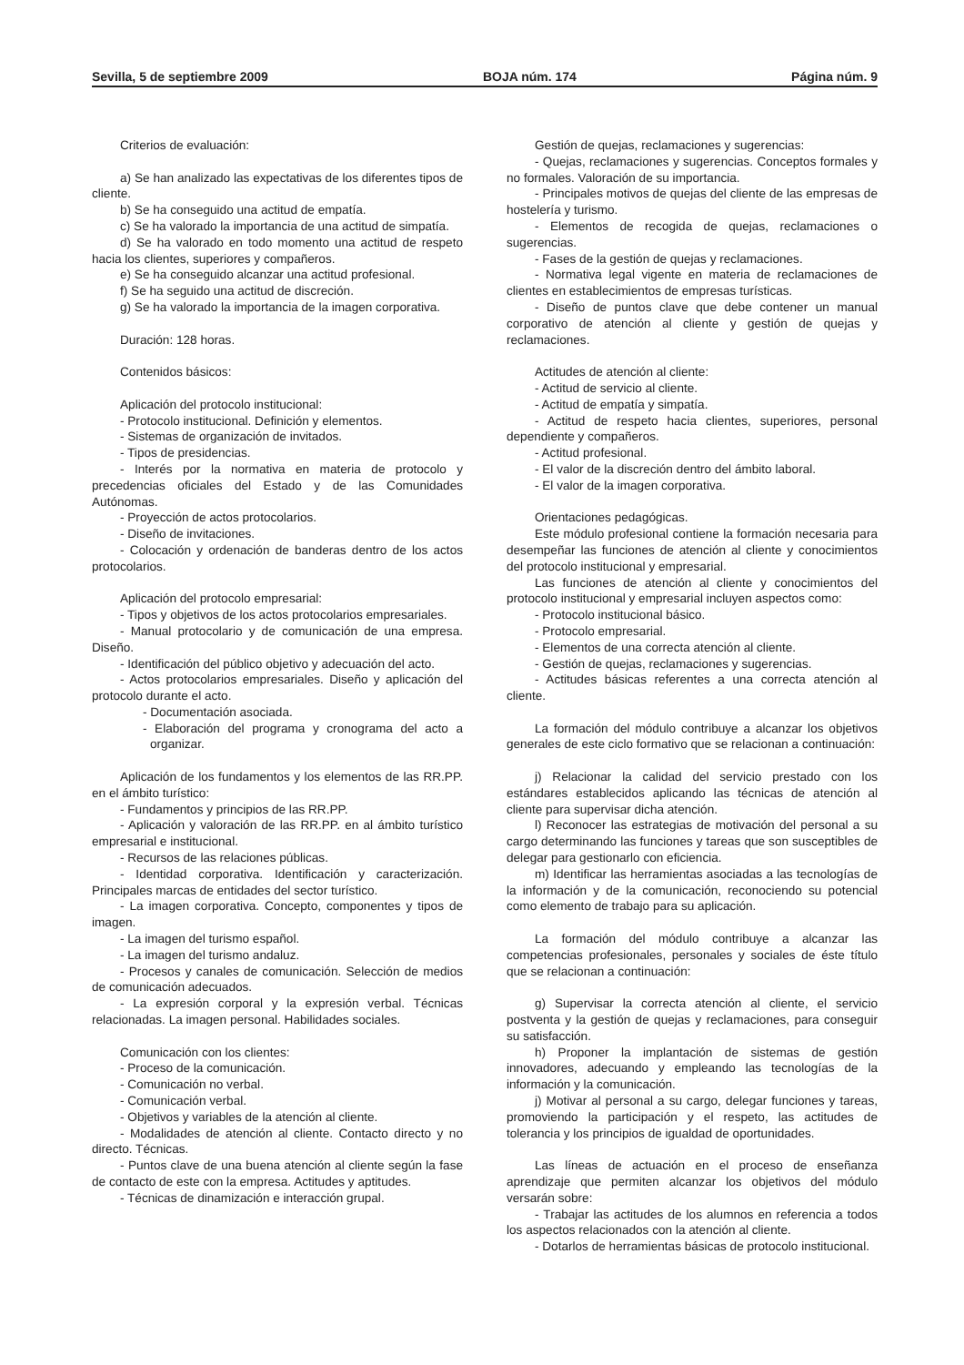Sevilla, 5 de septiembre 2009 BOJA núm. 174 Página núm. 9
Criterios de evaluación:
a) Se han analizado las expectativas de los diferentes tipos de cliente.
b) Se ha conseguido una actitud de empatía.
c) Se ha valorado la importancia de una actitud de simpatía.
d) Se ha valorado en todo momento una actitud de respeto hacia los clientes, superiores y compañeros.
e) Se ha conseguido alcanzar una actitud profesional.
f) Se ha seguido una actitud de discreción.
g) Se ha valorado la importancia de la imagen corporativa.
Duración: 128 horas.
Contenidos básicos:
Aplicación del protocolo institucional:
- Protocolo institucional. Definición y elementos.
- Sistemas de organización de invitados.
- Tipos de presidencias.
- Interés por la normativa en materia de protocolo y precedencias oficiales del Estado y de las Comunidades Autónomas.
- Proyección de actos protocolarios.
- Diseño de invitaciones.
- Colocación y ordenación de banderas dentro de los actos protocolarios.
Aplicación del protocolo empresarial:
- Tipos y objetivos de los actos protocolarios empresariales.
- Manual protocolario y de comunicación de una empresa. Diseño.
- Identificación del público objetivo y adecuación del acto.
- Actos protocolarios empresariales. Diseño y aplicación del protocolo durante el acto.
- Documentación asociada.
- Elaboración del programa y cronograma del acto a organizar.
Aplicación de los fundamentos y los elementos de las RR.PP. en el ámbito turístico:
- Fundamentos y principios de las RR.PP.
- Aplicación y valoración de las RR.PP. en al ámbito turístico empresarial e institucional.
- Recursos de las relaciones públicas.
- Identidad corporativa. Identificación y caracterización. Principales marcas de entidades del sector turístico.
- La imagen corporativa. Concepto, componentes y tipos de imagen.
- La imagen del turismo español.
- La imagen del turismo andaluz.
- Procesos y canales de comunicación. Selección de medios de comunicación adecuados.
- La expresión corporal y la expresión verbal. Técnicas relacionadas. La imagen personal. Habilidades sociales.
Comunicación con los clientes:
- Proceso de la comunicación.
- Comunicación no verbal.
- Comunicación verbal.
- Objetivos y variables de la atención al cliente.
- Modalidades de atención al cliente. Contacto directo y no directo. Técnicas.
- Puntos clave de una buena atención al cliente según la fase de contacto de este con la empresa. Actitudes y aptitudes.
- Técnicas de dinamización e interacción grupal.
Gestión de quejas, reclamaciones y sugerencias:
- Quejas, reclamaciones y sugerencias. Conceptos formales y no formales. Valoración de su importancia.
- Principales motivos de quejas del cliente de las empresas de hostelería y turismo.
- Elementos de recogida de quejas, reclamaciones o sugerencias.
- Fases de la gestión de quejas y reclamaciones.
- Normativa legal vigente en materia de reclamaciones de clientes en establecimientos de empresas turísticas.
- Diseño de puntos clave que debe contener un manual corporativo de atención al cliente y gestión de quejas y reclamaciones.
Actitudes de atención al cliente:
- Actitud de servicio al cliente.
- Actitud de empatía y simpatía.
- Actitud de respeto hacia clientes, superiores, personal dependiente y compañeros.
- Actitud profesional.
- El valor de la discreción dentro del ámbito laboral.
- El valor de la imagen corporativa.
Orientaciones pedagógicas.
Este módulo profesional contiene la formación necesaria para desempeñar las funciones de atención al cliente y conocimientos del protocolo institucional y empresarial.
Las funciones de atención al cliente y conocimientos del protocolo institucional y empresarial incluyen aspectos como:
- Protocolo institucional básico.
- Protocolo empresarial.
- Elementos de una correcta atención al cliente.
- Gestión de quejas, reclamaciones y sugerencias.
- Actitudes básicas referentes a una correcta atención al cliente.
La formación del módulo contribuye a alcanzar los objetivos generales de este ciclo formativo que se relacionan a continuación:
j) Relacionar la calidad del servicio prestado con los estándares establecidos aplicando las técnicas de atención al cliente para supervisar dicha atención.
l) Reconocer las estrategias de motivación del personal a su cargo determinando las funciones y tareas que son susceptibles de delegar para gestionarlo con eficiencia.
m) Identificar las herramientas asociadas a las tecnologías de la información y de la comunicación, reconociendo su potencial como elemento de trabajo para su aplicación.
La formación del módulo contribuye a alcanzar las competencias profesionales, personales y sociales de éste título que se relacionan a continuación:
g) Supervisar la correcta atención al cliente, el servicio postventa y la gestión de quejas y reclamaciones, para conseguir su satisfacción.
h) Proponer la implantación de sistemas de gestión innovadores, adecuando y empleando las tecnologías de la información y la comunicación.
j) Motivar al personal a su cargo, delegar funciones y tareas, promoviendo la participación y el respeto, las actitudes de tolerancia y los principios de igualdad de oportunidades.
Las líneas de actuación en el proceso de enseñanza aprendizaje que permiten alcanzar los objetivos del módulo versarán sobre:
- Trabajar las actitudes de los alumnos en referencia a todos los aspectos relacionados con la atención al cliente.
- Dotarlos de herramientas básicas de protocolo institucional.